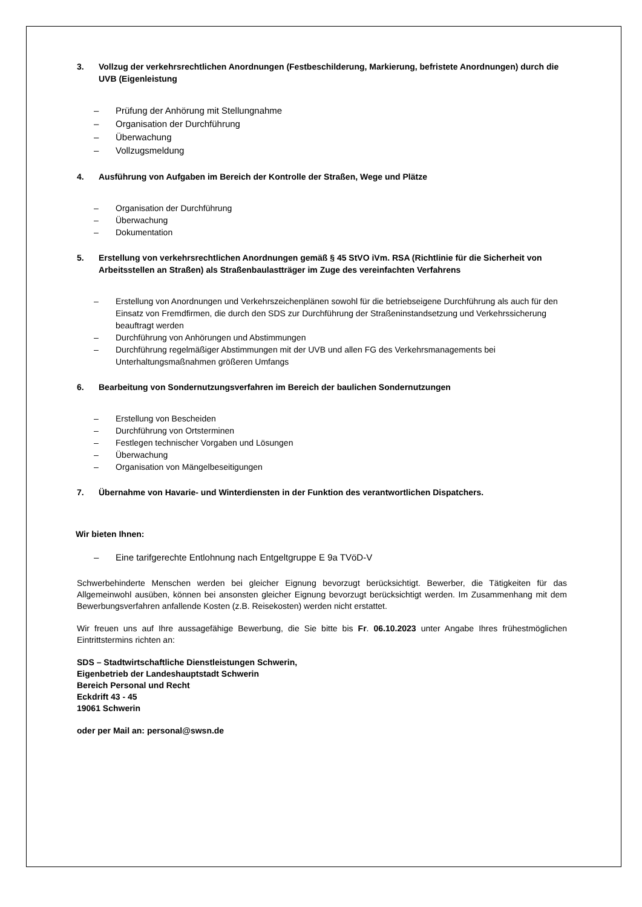3. Vollzug der verkehrsrechtlichen Anordnungen (Festbeschilderung, Markierung, befristete Anordnungen) durch die UVB (Eigenleistung
– Prüfung der Anhörung mit Stellungnahme
– Organisation der Durchführung
– Überwachung
– Vollzugsmeldung
4. Ausführung von Aufgaben im Bereich der Kontrolle der Straßen, Wege und Plätze
– Organisation der Durchführung
– Überwachung
– Dokumentation
5. Erstellung von verkehrsrechtlichen Anordnungen gemäß § 45 StVO iVm. RSA (Richtlinie für die Sicherheit von Arbeitsstellen an Straßen) als Straßenbaulastträger im Zuge des vereinfachten Verfahrens
– Erstellung von Anordnungen und Verkehrszeichenplänen sowohl für die betriebseigene Durchführung als auch für den Einsatz von Fremdfirmen, die durch den SDS zur Durchführung der Straßeninstandsetzung und Verkehrssicherung beauftragt werden
– Durchführung von Anhörungen und Abstimmungen
– Durchführung regelmäßiger Abstimmungen mit der UVB und allen FG des Verkehrsmanagements bei Unterhaltungsmaßnahmen größeren Umfangs
6. Bearbeitung von Sondernutzungsverfahren im Bereich der baulichen Sondernutzungen
– Erstellung von Bescheiden
– Durchführung von Ortsterminen
– Festlegen technischer Vorgaben und Lösungen
– Überwachung
– Organisation von Mängelbeseitigungen
7. Übernahme von Havarie- und Winterdiensten in der Funktion des verantwortlichen Dispatchers.
Wir bieten Ihnen:
– Eine tarifgerechte Entlohnung nach Entgeltgruppe E 9a TVöD-V
Schwerbehinderte Menschen werden bei gleicher Eignung bevorzugt berücksichtigt. Bewerber, die Tätigkeiten für das Allgemeinwohl ausüben, können bei ansonsten gleicher Eignung bevorzugt berücksichtigt werden. Im Zusammenhang mit dem Bewerbungsverfahren anfallende Kosten (z.B. Reisekosten) werden nicht erstattet.
Wir freuen uns auf Ihre aussagefähige Bewerbung, die Sie bitte bis Fr. 06.10.2023 unter Angabe Ihres frühestmöglichen Eintrittstermins richten an:
SDS – Stadtwirtschaftliche Dienstleistungen Schwerin,
Eigenbetrieb der Landeshauptstadt Schwerin
Bereich Personal und Recht
Eckdrift 43 - 45
19061 Schwerin
oder per Mail an: personal@swsn.de